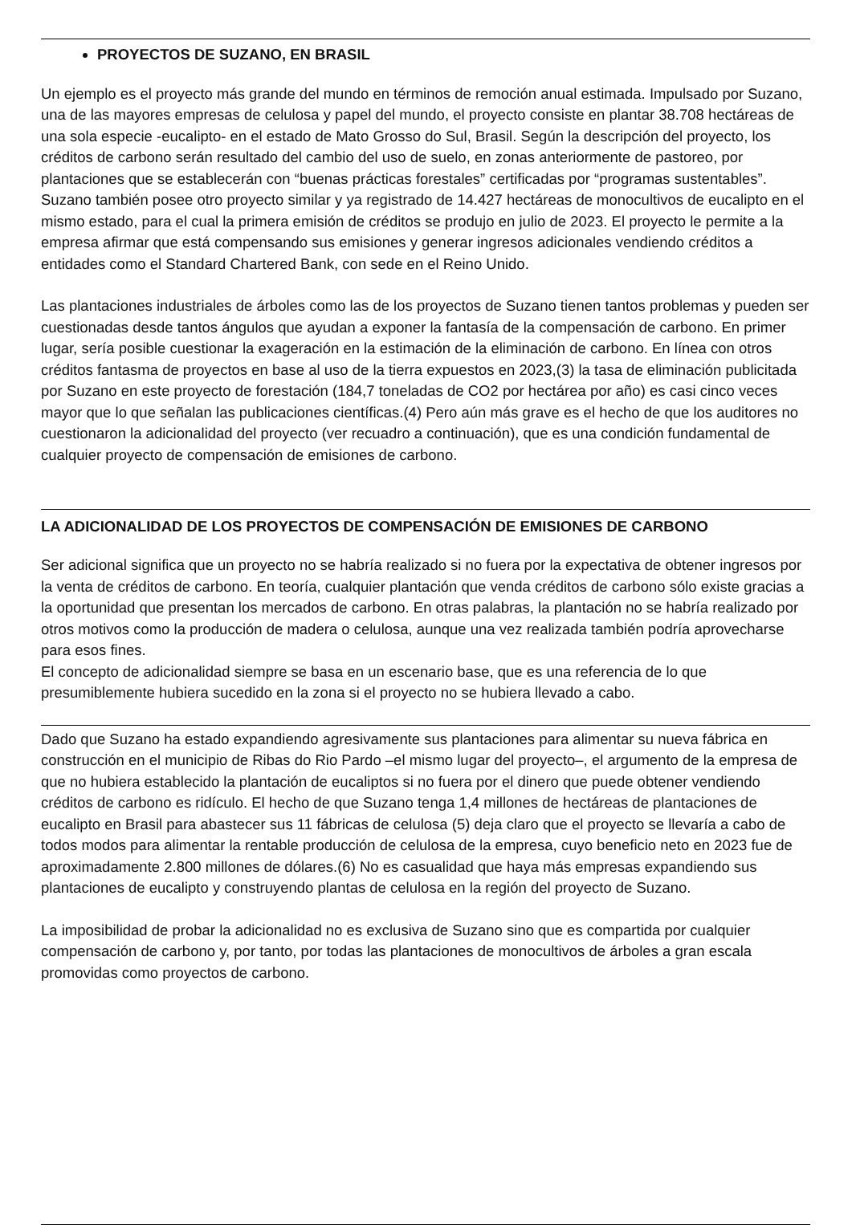PROYECTOS DE SUZANO, EN BRASIL
Un ejemplo es el proyecto más grande del mundo en términos de remoción anual estimada. Impulsado por Suzano, una de las mayores empresas de celulosa y papel del mundo, el proyecto consiste en plantar 38.708 hectáreas de una sola especie -eucalipto- en el estado de Mato Grosso do Sul, Brasil. Según la descripción del proyecto, los créditos de carbono serán resultado del cambio del uso de suelo, en zonas anteriormente de pastoreo, por plantaciones que se establecerán con “buenas prácticas forestales” certificadas por “programas sustentables”. Suzano también posee otro proyecto similar y ya registrado de 14.427 hectáreas de monocultivos de eucalipto en el mismo estado, para el cual la primera emisión de créditos se produjo en julio de 2023. El proyecto le permite a la empresa afirmar que está compensando sus emisiones y generar ingresos adicionales vendiendo créditos a entidades como el Standard Chartered Bank, con sede en el Reino Unido.
Las plantaciones industriales de árboles como las de los proyectos de Suzano tienen tantos problemas y pueden ser cuestionadas desde tantos ángulos que ayudan a exponer la fantasía de la compensación de carbono. En primer lugar, sería posible cuestionar la exageración en la estimación de la eliminación de carbono. En línea con otros créditos fantasma de proyectos en base al uso de la tierra expuestos en 2023,(3) la tasa de eliminación publicitada por Suzano en este proyecto de forestación (184,7 toneladas de CO2 por hectárea por año) es casi cinco veces mayor que lo que señalan las publicaciones científicas.(4) Pero aún más grave es el hecho de que los auditores no cuestionaron la adicionalidad del proyecto (ver recuadro a continuación), que es una condición fundamental de cualquier proyecto de compensación de emisiones de carbono.
LA ADICIONALIDAD DE LOS PROYECTOS DE COMPENSACIÓN DE EMISIONES DE CARBONO
Ser adicional significa que un proyecto no se habría realizado si no fuera por la expectativa de obtener ingresos por la venta de créditos de carbono. En teoría, cualquier plantación que venda créditos de carbono sólo existe gracias a la oportunidad que presentan los mercados de carbono. En otras palabras, la plantación no se habría realizado por otros motivos como la producción de madera o celulosa, aunque una vez realizada también podría aprovecharse para esos fines.
El concepto de adicionalidad siempre se basa en un escenario base, que es una referencia de lo que presumiblemente hubiera sucedido en la zona si el proyecto no se hubiera llevado a cabo.
Dado que Suzano ha estado expandiendo agresivamente sus plantaciones para alimentar su nueva fábrica en construcción en el municipio de Ribas do Rio Pardo –el mismo lugar del proyecto–, el argumento de la empresa de que no hubiera establecido la plantación de eucaliptos si no fuera por el dinero que puede obtener vendiendo créditos de carbono es ridículo. El hecho de que Suzano tenga 1,4 millones de hectáreas de plantaciones de eucalipto en Brasil para abastecer sus 11 fábricas de celulosa (5) deja claro que el proyecto se llevaría a cabo de todos modos para alimentar la rentable producción de celulosa de la empresa, cuyo beneficio neto en 2023 fue de aproximadamente 2.800 millones de dólares.(6) No es casualidad que haya más empresas expandiendo sus plantaciones de eucalipto y construyendo plantas de celulosa en la región del proyecto de Suzano.
La imposibilidad de probar la adicionalidad no es exclusiva de Suzano sino que es compartida por cualquier compensación de carbono y, por tanto, por todas las plantaciones de monocultivos de árboles a gran escala promovidas como proyectos de carbono.